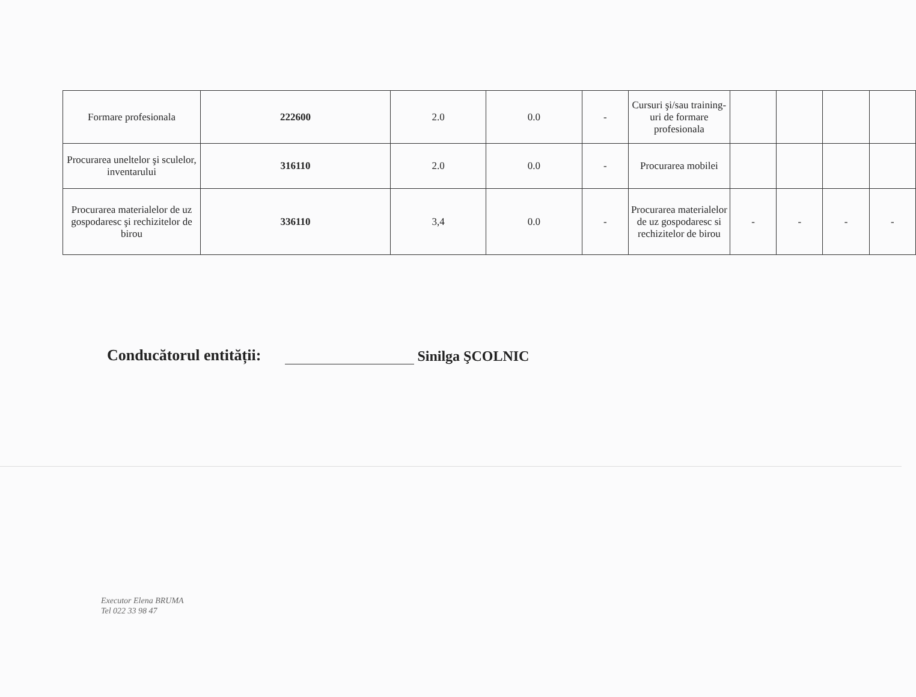| Formare profesionala | 222600 | 2.0 | 0.0 | - | Cursuri şi/sau training-uri de formare profesionala | | | | |
| Procurarea uneltelor şi sculelor, inventarului | 316110 | 2.0 | 0.0 | - | Procurarea mobilei | | | | |
| Procurarea materialelor de uz gospodaresc şi rechizitelor de birou | 336110 | 3,4 | 0.0 | - | Procurarea materialelor de uz gospodaresc si rechizitelor de birou | - | - | - | - |
Conducătorul entității: Sinilga ŞCOLNIC
Executor Elena BRUMA
Tel 022 33 98 47